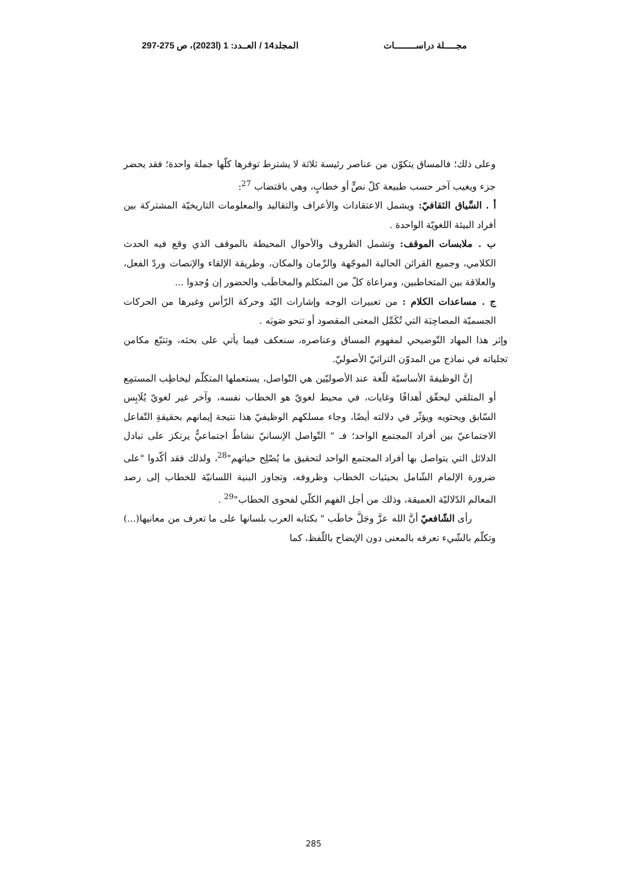مجـــــلة دراســـــــــات المجلد14 / العــدد: 1 (ا2023)، ص 275-297
وعلى ذلك؛ فالمساق يتكوّن من عناصر رئيسة ثلاثة لا يشترط توفرها كلّها جملة واحدة؛ فقد يحضر جزء ويغيب آخر حسب طبيعة كلّ نصٍّ أو خطابٍ، وهي باقتضاب <sup>27</sup>:
أ . السِّياق الثقافيّ: ويشمل الاعتقادات والأعراف والتقاليد والمعلومات التاريخيّة المشتركة بين أفراد البيئة اللغويّة الواحدة .
ب . ملابسات الموقف: وتشمل الظروف والأحوال المحيطة بالموقف الذي وقع فيه الحدث الكلامي، وجميع القرائن الحالية الموجّهة والزّمان والمكان، وطريقة الإلقاء والإنصات وردّ الفعل، والعلاقة بين المتخاطبين، ومراعاة كلّ من المتكلم والمخاطَب والحضور إن وُجدوا ...
ج . مساعدات الكلام : من تعبيرات الوجه وإشارات اليّد وحركة الرّأس وغيرها من الحركات الجسميّة المصاحِبَة التي تُكَمِّل المعنى المقصود أو تنحو صَوبَه .
وإثر هذا المهاد التّوضيحي لمفهوم المساق وعناصره، سنعكف فيما يأتي على بحثه، وتتبّع مكامن تجلياته في نماذج من المدوّن التراثيّ الأصوليّ.
إنَّ الوظيفةَ الأساسيّة للّغة عند الأصوليّين هي التّواصل، يستعملها المتكلّم ليخاطِب المستمِع أو المتلقي ليحقّق أهدافًا وغايات، في محيط لغويّ هو الخطاب نفسه، وآخر غير لغويّ يُلَابِس السّابق ويحتويه ويؤثّر في دلالته أيضًا، وجاء مسلكهم الوظيفيّ هذا نتيجة إيمانهم بحقيقةِ التّفاعل الاجتماعيّ بين أفراد المجتمع الواحد؛ فـ " التّواصل الإنسانيّ نشاطٌ اجتماعيٌّ يرتكز على تبادل الدلائل التي يتواصل بها أفراد المجتمع الواحد لتحقيق ما يُصْلِح حياتهم"<sup>28</sup>، ولذلك فقد أكّدوا "على ضرورة الإلمام الشّامل بحيثيات الخطاب وظروفه، وتجاوز البنية اللسانيّة للخطاب إلى رصد المعالم الدّلاليّة العميقة، وذلك من أجل الفهم الكلّي لفحوى الخطاب"<sup>29</sup> .
رأى الشّافعيّ أنَّ الله عزَّ وجَلَّ خاطَب " بكتابه العرب بلسانها على ما تعرف من معانيها(...) وتكلّم بالشّيء تعرفه بالمعنى دون الإيضاح باللّفظ، كما
285